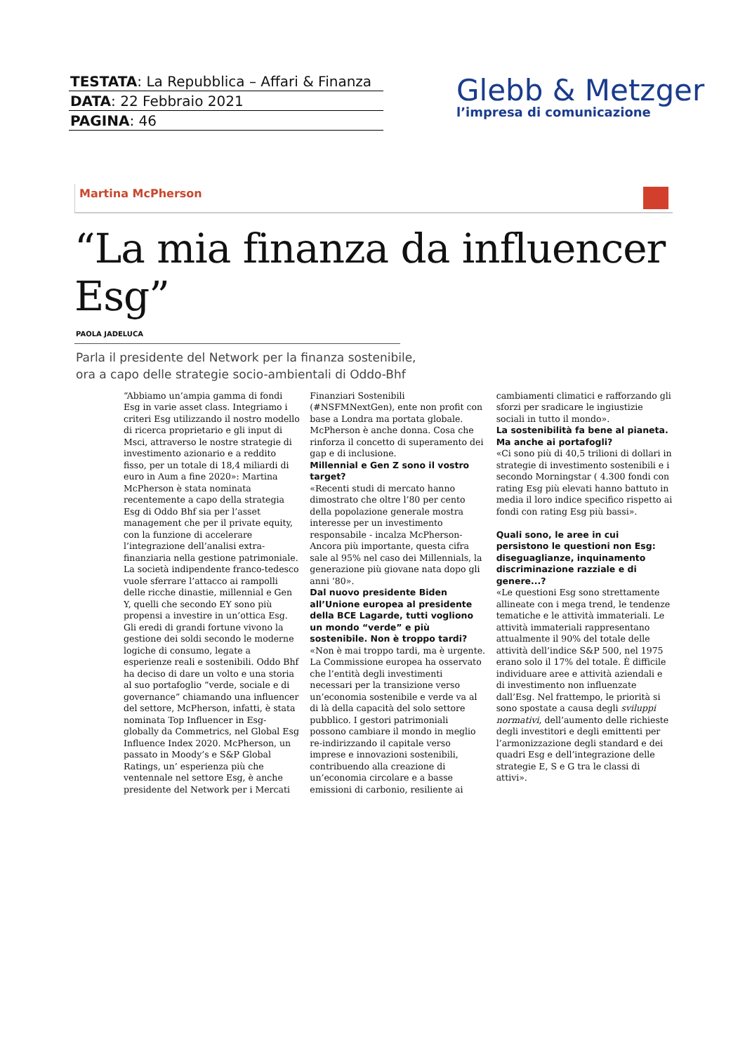TESTATA: La Repubblica – Affari & Finanza
DATA: 22 Febbraio 2021
PAGINA: 46
Glebb & Metzger
l’impresa di comunicazione
Martina McPherson
“La mia finanza da influencer Esg”
PAOLA JADELUCA
Parla il presidente del Network per la finanza sostenibile,
ora a capo delle strategie socio-ambientali di Oddo-Bhf
“Abbiamo un’ampia gamma di fondi Esg in varie asset class. Integriamo i criteri Esg utilizzando il nostro modello di ricerca proprietario e gli input di Msci, attraverso le nostre strategie di investimento azionario e a reddito fisso, per un totale di 18,4 miliardi di euro in Aum a fine 2020»: Martina McPherson è stata nominata recentemente a capo della strategia Esg di Oddo Bhf sia per l’asset management che per il private equity, con la funzione di accelerare l’integrazione dell’analisi extra-finanziaria nella gestione patrimoniale. La società indipendente franco-tedesco vuole sferrare l’attacco ai rampolli delle ricche dinastie, millennial e Gen Y, quelli che secondo EY sono più propensi a investire in un’ottica Esg. Gli eredi di grandi fortune vivono la gestione dei soldi secondo le moderne logiche di consumo, legate a esperienze reali e sostenibili. Oddo Bhf ha deciso di dare un volto e una storia al suo portafoglio “verde, sociale e di governance” chiamando una influencer del settore, McPherson, infatti, è stata nominata Top Influencer in Esg- globally da Commetrics, nel Global Esg Influence Index 2020. McPherson, un passato in Moody’s e S&P Global Ratings, un’ esperienza più che ventennale nel settore Esg, è anche presidente del Network per i Mercati Finanziari Sostenibili (#NSFMNextGen), ente non profit con base a Londra ma portata globale. McPherson è anche donna. Cosa che rinforza il concetto di superamento dei gap e di inclusione.
Millennial e Gen Z sono il vostro target?
«Recenti studi di mercato hanno dimostrato che oltre l’80 per cento della popolazione generale mostra interesse per un investimento responsabile - incalza McPherson- Ancora più importante, questa cifra sale al 95% nel caso dei Millennials, la generazione più giovane nata dopo gli anni ‘80».
Dal nuovo presidente Biden all’Unione europea al presidente della BCE Lagarde, tutti vogliono un mondo “verde” e più sostenibile. Non è troppo tardi?
«Non è mai troppo tardi, ma è urgente. La Commissione europea ha osservato che l’entità degli investimenti necessari per la transizione verso un’economia sostenibile e verde va al di là della capacità del solo settore pubblico. I gestori patrimoniali possono cambiare il mondo in meglio re-indirizzando il capitale verso imprese e innovazioni sostenibili, contribuendo alla creazione di un’economia circolare e a basse emissioni di carbonio, resiliente ai cambiamenti climatici e rafforzando gli sforzi per sradicare le ingiustizie sociali in tutto il mondo».
La sostenibilità fa bene al pianeta. Ma anche ai portafogli?
«Ci sono più di 40,5 trilioni di dollari in strategie di investimento sostenibili e i secondo Morningstar ( 4.300 fondi con rating Esg più elevati hanno battuto in media il loro indice specifico rispetto ai fondi con rating Esg più bassi».
Quali sono, le aree in cui persistono le questioni non Esg: diseguaglianze, inquinamento discriminazione razziale e di genere...?
«Le questioni Esg sono strettamente allineate con i mega trend, le tendenze tematiche e le attività immateriali. Le attività immateriali rappresentano attualmente il 90% del totale delle attività dell’indice S&P 500, nel 1975 erano solo il 17% del totale. È difficile individuare aree e attività aziendali e di investimento non influenzate dall’Esg. Nel frattempo, le priorità si sono spostate a causa degli sviluppi normativi, dell’aumento delle richieste degli investitori e degli emittenti per l’armonizzazione degli standard e dei quadri Esg e dell’integrazione delle strategie E, S e G tra le classi di attivi».